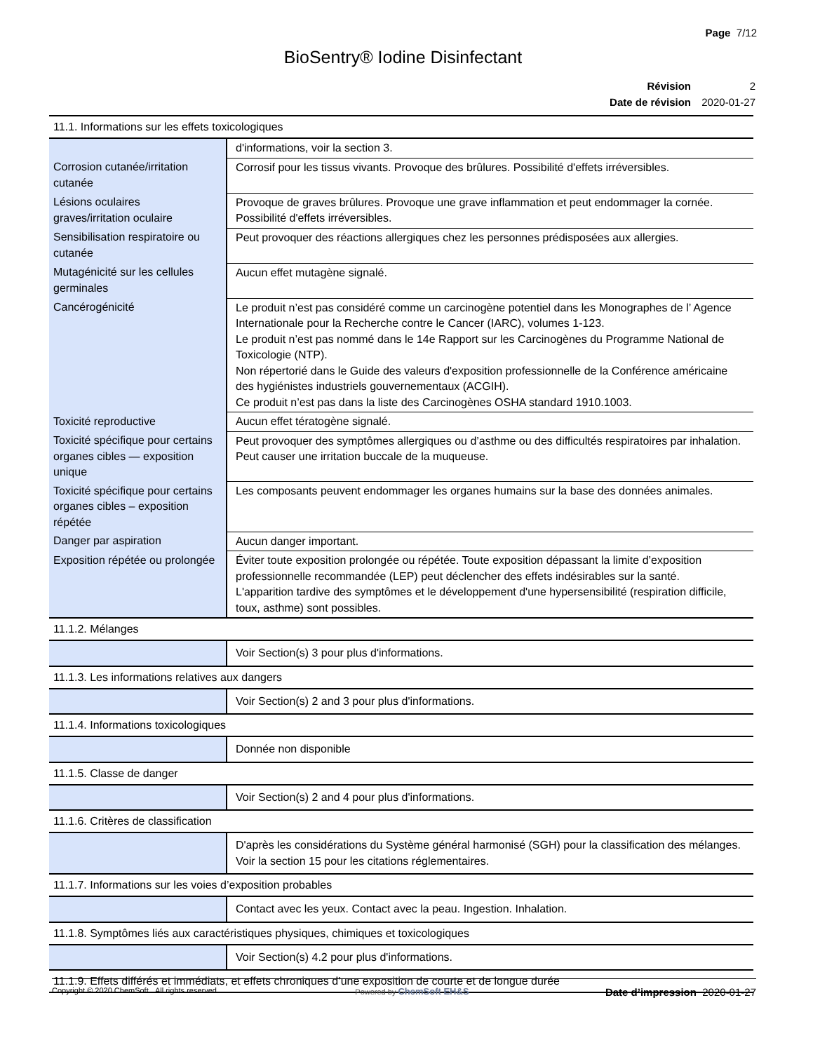Page 7/12
BioSentry® Iodine Disinfectant
| Révision | 2 |
| Date de révision | 2020-01-27 |
| 11.1. Informations sur les effets toxicologiques | |
| --- | --- |
| | d'informations, voir la section 3. |
| Corrosion cutanée/irritation cutanée | Corrosif pour les tissus vivants. Provoque des brûlures. Possibilité d'effets irréversibles. |
| Lésions oculaires graves/irritation oculaire | Provoque de graves brûlures. Provoque une grave inflammation et peut endommager la cornée. Possibilité d'effets irréversibles. |
| Sensibilisation respiratoire ou cutanée | Peut provoquer des réactions allergiques chez les personnes prédisposées aux allergies. |
| Mutagénicité sur les cellules germinales | Aucun effet mutagène signalé. |
| Cancérogénicité | Le produit n’est pas considéré comme un carcinogène potentiel dans les Monographes de l’ Agence Internationale pour la Recherche contre le Cancer (IARC), volumes 1-123. Le produit n’est pas nommé dans le 14e Rapport sur les Carcinogènes du Programme National de Toxicologie (NTP). Non répertorié dans le Guide des valeurs d'exposition professionnelle de la Conférence américaine des hygiénistes industriels gouvernementaux (ACGIH). Ce produit n’est pas dans la liste des Carcinogènes OSHA standard 1910.1003. |
| Toxicité reproductive | Aucun effet tératogène signalé. |
| Toxicité spécifique pour certains organes cibles — exposition unique | Peut provoquer des symptômes allergiques ou d’asthme ou des difficultés respiratoires par inhalation. Peut causer une irritation buccale de la muqueuse. |
| Toxicité spécifique pour certains organes cibles – exposition répétée | Les composants peuvent endommager les organes humains sur la base des données animales. |
| Danger par aspiration | Aucun danger important. |
| Exposition répétée ou prolongée | Éviter toute exposition prolongée ou répétée. Toute exposition dépassant la limite d’exposition professionnelle recommandée (LEP) peut déclencher des effets indésirables sur la santé. L'apparition tardive des symptômes et le développement d'une hypersensibilité (respiration difficile, toux, asthme) sont possibles. |
| 11.1.2. Mélanges | |
| | Voir Section(s) 3 pour plus d'informations. |
| 11.1.3. Les informations relatives aux dangers | |
| | Voir Section(s) 2 and 3 pour plus d'informations. |
| 11.1.4. Informations toxicologiques | |
| | Donnée non disponible |
| 11.1.5. Classe de danger | |
| | Voir Section(s) 2 and 4 pour plus d'informations. |
| 11.1.6. Critères de classification | |
| | D'après les considérations du Système général harmonisé (SGH) pour la classification des mélanges. Voir la section 15 pour les citations réglementaires. |
| 11.1.7. Informations sur les voies d’exposition probables | |
| | Contact avec les yeux. Contact avec la peau. Ingestion. Inhalation. |
| 11.1.8. Symptômes liés aux caractéristiques physiques, chimiques et toxicologiques | |
| | Voir Section(s) 4.2 pour plus d'informations. |
| 11.1.9. Effets différés et immédiats, et effets chroniques d’une exposition de courte et de longue durée | |
Copyright © 2020 ChemSoft. All rights reserved. Powered by ChemSoft EH&S Date d’impression 2020-01-27